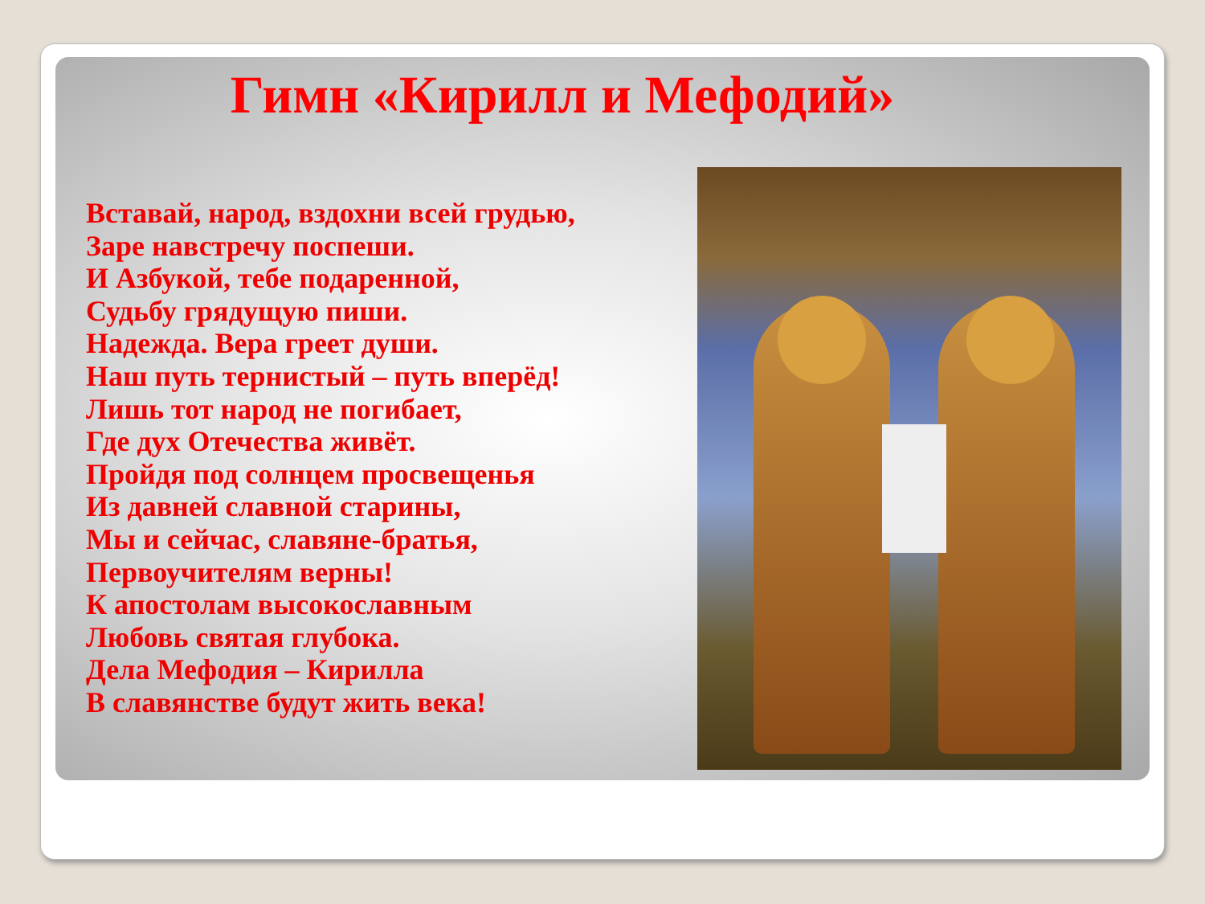Гимн «Кирилл и Мефодий»
Вставай, народ, вздохни всей грудью,
Заре навстречу поспеши.
И Азбукой, тебе подаренной,
Судьбу грядущую пиши.
Надежда. Вера греет души.
Наш путь тернистый – путь вперёд!
Лишь тот народ не погибает,
Где дух Отечества живёт.
Пройдя под солнцем просвещенья
Из давней славной старины,
Мы и сейчас, славяне-братья,
Первоучителям верны!
К апостолам высокославным
Любовь святая глубока.
Дела Мефодия – Кирилла
В славянстве будут жить века!